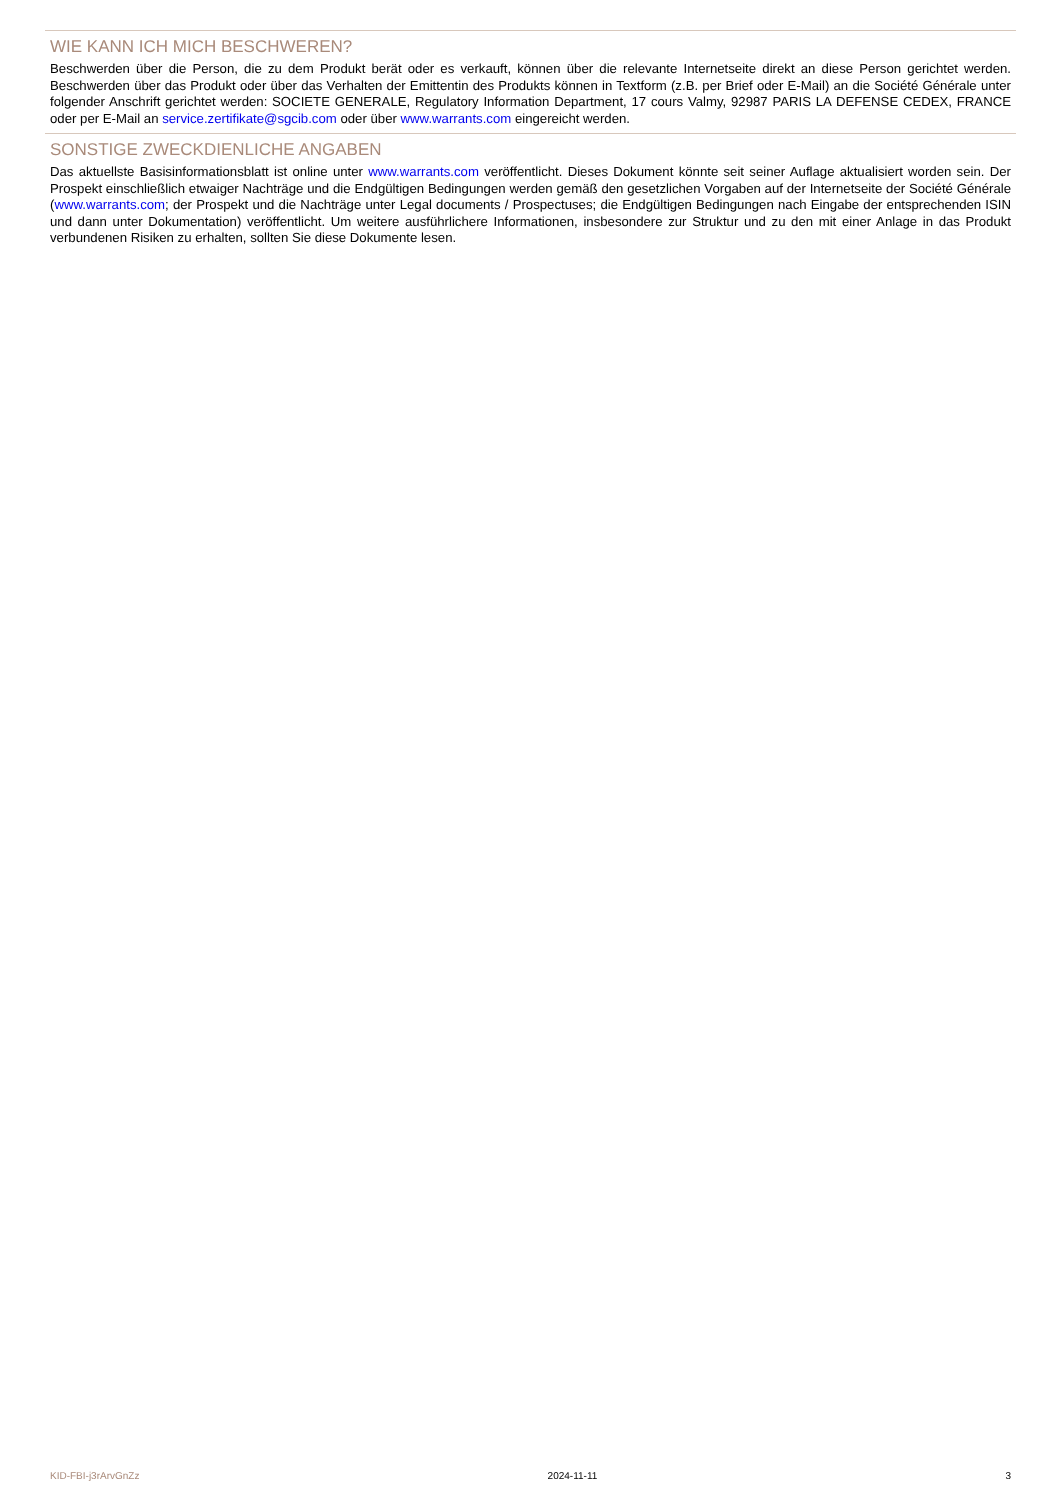WIE KANN ICH MICH BESCHWEREN?
Beschwerden über die Person, die zu dem Produkt berät oder es verkauft, können über die relevante Internetseite direkt an diese Person gerichtet werden. Beschwerden über das Produkt oder über das Verhalten der Emittentin des Produkts können in Textform (z.B. per Brief oder E-Mail) an die Société Générale unter folgender Anschrift gerichtet werden: SOCIETE GENERALE, Regulatory Information Department, 17 cours Valmy, 92987 PARIS LA DEFENSE CEDEX, FRANCE oder per E-Mail an service.zertifikate@sgcib.com oder über www.warrants.com eingereicht werden.
SONSTIGE ZWECKDIENLICHE ANGABEN
Das aktuellste Basisinformationsblatt ist online unter www.warrants.com veröffentlicht. Dieses Dokument könnte seit seiner Auflage aktualisiert worden sein. Der Prospekt einschließlich etwaiger Nachträge und die Endgültigen Bedingungen werden gemäß den gesetzlichen Vorgaben auf der Internetseite der Société Générale (www.warrants.com; der Prospekt und die Nachträge unter Legal documents / Prospectuses; die Endgültigen Bedingungen nach Eingabe der entsprechenden ISIN und dann unter Dokumentation) veröffentlicht. Um weitere ausführlichere Informationen, insbesondere zur Struktur und zu den mit einer Anlage in das Produkt verbundenen Risiken zu erhalten, sollten Sie diese Dokumente lesen.
KID-FBI-j3rArvGnZz 2024-11-11 3